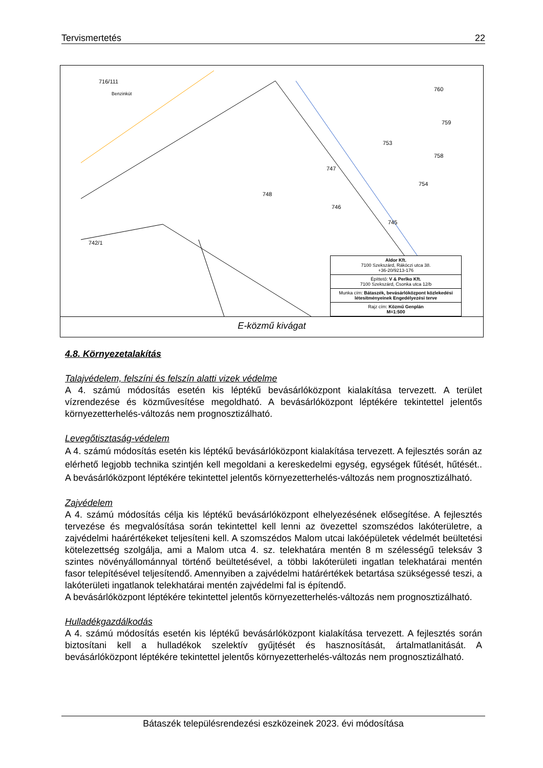Tervismertetés 22
716/111
Benzinkút
748
747
746
753
754
760
759
758
745
742/1
Aldor Kft.
7100 Szekszárd, Rákóczi utca 38.
+36-20/9213-176
Építtető: V & Perlko Kft.
7100 Szekszárd, Csonka utca 12/b
Munka cím: Bátaszék, bevásárlóközpont közlekedési létesítményeinek Engedélyezési terve
Rajz cím: Közmű Genplán
M=1:500
E-közmű kivágat
4.8. Környezetalakítás
Talajvédelem, felszíni és felszín alatti vizek védelme
A 4. számú módosítás esetén kis léptékű bevásárlóközpont kialakítása tervezett. A terület vízrendezése és közművesítése megoldható. A bevásárlóközpont léptékére tekintettel jelentős környezetterhelés-változás nem prognosztizálható.
Levegőtisztaság-védelem
A 4. számú módosítás esetén kis léptékű bevásárlóközpont kialakítása tervezett. A fejlesztés során az elérhető legjobb technika szintjén kell megoldani a kereskedelmi egység, egységek fűtését, hűtését.. A bevásárlóközpont léptékére tekintettel jelentős környezetterhelés-változás nem prognosztizálható.
Zajvédelem
A 4. számú módosítás célja kis léptékű bevásárlóközpont elhelyezésének elősegítése. A fejlesztés tervezése és megvalósítása során tekintettel kell lenni az övezettel szomszédos lakóterületre, a zajvédelmi haárértékeket teljesíteni kell. A szomszédos Malom utcai lakóépületek védelmét beültetési kötelezettség szolgálja, ami a Malom utca 4. sz. telekhatára mentén 8 m szélességű teleksáv 3 szintes növényállománnyal történő beültetésével, a többi lakóterületi ingatlan telekhatárai mentén fasor telepítésével teljesítendő. Amennyiben a zajvédelmi határértékek betartása szükségessé teszi, a lakóterületi ingatlanok telekhatárai mentén zajvédelmi fal is építendő.
A bevásárlóközpont léptékére tekintettel jelentős környezetterhelés-változás nem prognosztizálható.
Hulladékgazdálkodás
A 4. számú módosítás esetén kis léptékű bevásárlóközpont kialakítása tervezett. A fejlesztés során biztosítani kell a hulladékok szelektív gyűjtését és hasznosítását, ártalmatlanitását. A bevásárlóközpont léptékére tekintettel jelentős környezetterhelés-változás nem prognosztizálható.
Bátaszék településrendezési eszközeinek 2023. évi módosítása